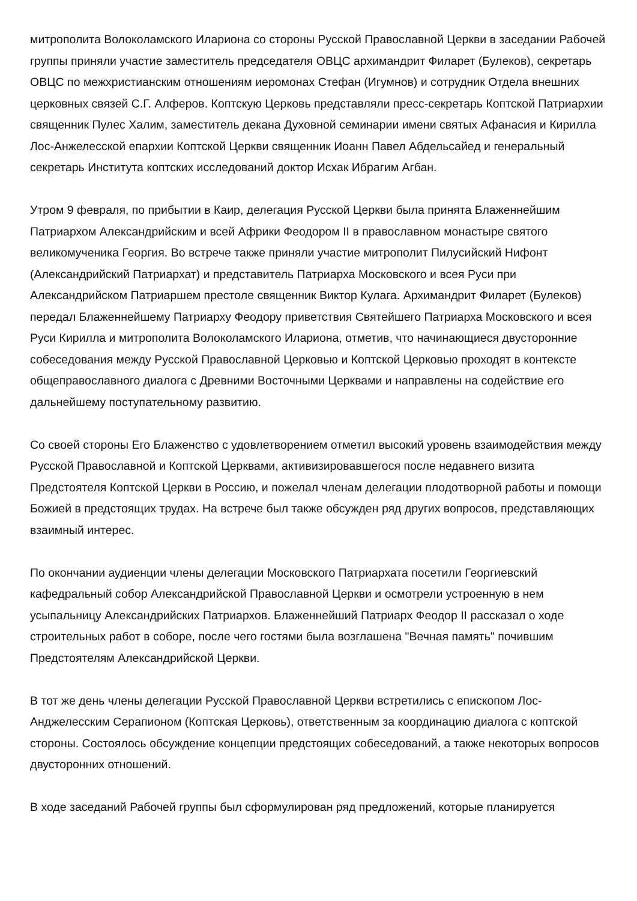митрополита Волоколамского Илариона со стороны Русской Православной Церкви в заседании Рабочей группы приняли участие заместитель председателя ОВЦС архимандрит Филарет (Булеков), секретарь ОВЦС по межхристианским отношениям иеромонах Стефан (Игумнов) и сотрудник Отдела внешних церковных связей С.Г. Алферов. Коптскую Церковь представляли пресс-секретарь Коптской Патриархии священник Пулес Халим, заместитель декана Духовной семинарии имени святых Афанасия и Кирилла Лос-Анжелесской епархии Коптской Церкви священник Иоанн Павел Абдельсайед и генеральный секретарь Института коптских исследований доктор Исхак Ибрагим Агбан.
Утром 9 февраля, по прибытии в Каир, делегация Русской Церкви была принята Блаженнейшим Патриархом Александрийским и всей Африки Феодором II в православном монастыре святого великомученика Георгия. Во встрече также приняли участие митрополит Пилусийский Нифонт (Александрийский Патриархат) и представитель Патриарха Московского и всея Руси при Александрийском Патриаршем престоле священник Виктор Кулага. Архимандрит Филарет (Булеков) передал Блаженнейшему Патриарху Феодору приветствия Святейшего Патриарха Московского и всея Руси Кирилла и митрополита Волоколамского Илариона, отметив, что начинающиеся двусторонние собеседования между Русской Православной Церковью и Коптской Церковью проходят в контексте общеправославного диалога с Древними Восточными Церквами и направлены на содействие его дальнейшему поступательному развитию.
Со своей стороны Его Блаженство с удовлетворением отметил высокий уровень взаимодействия между Русской Православной и Коптской Церквами, активизировавшегося после недавнего визита Предстоятеля Коптской Церкви в Россию, и пожелал членам делегации плодотворной работы и помощи Божией в предстоящих трудах. На встрече был также обсужден ряд других вопросов, представляющих взаимный интерес.
По окончании аудиенции члены делегации Московского Патриархата посетили Георгиевский кафедральный собор Александрийской Православной Церкви и осмотрели устроенную в нем усыпальницу Александрийских Патриархов. Блаженнейший Патриарх Феодор II рассказал о ходе строительных работ в соборе, после чего гостями была возглашена "Вечная память" почившим Предстоятелям Александрийской Церкви.
В тот же день члены делегации Русской Православной Церкви встретились с епископом Лос-Анджелесским Серапионом (Коптская Церковь), ответственным за координацию диалога с коптской стороны. Состоялось обсуждение концепции предстоящих собеседований, а также некоторых вопросов двусторонних отношений.
В ходе заседаний Рабочей группы был сформулирован ряд предложений, которые планируется